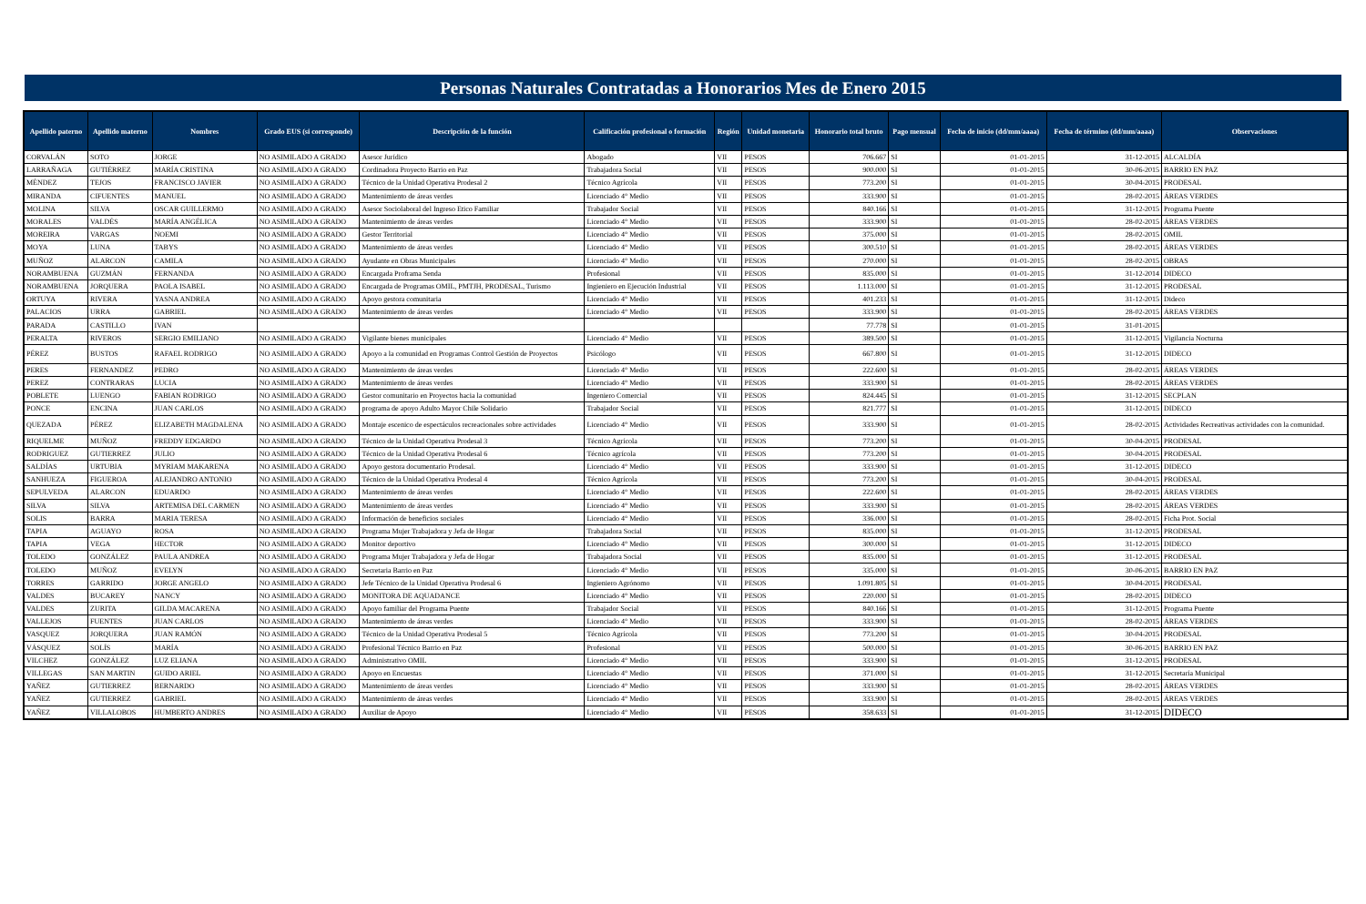Personas Naturales Contratadas a Honorarios Mes de Enero 2015
| Apellido paterno | Apellido materno | Nombres | Grado EUS (si corresponde) | Descripción de la función | Calificación profesional o formación | Región | Unidad monetaria | Honorario total bruto | Pago mensual | Fecha de inicio (dd/mm/aaaa) | Fecha de término (dd/mm/aaaa) | Observaciones |
| --- | --- | --- | --- | --- | --- | --- | --- | --- | --- | --- | --- | --- |
| CORVALÁN | SOTO | JORGE | NO ASIMILADO A GRADO | Asesor Jurídico | Abogado | VII | PESOS | 706.667 | SI | 01-01-2015 | 31-12-2015 | ALCALDÍA |
| LARRAÑAGA | GUTIÉRREZ | MARÍA CRISTINA | NO ASIMILADO A GRADO | Cordinadora Proyecto Barrio en Paz | Trabajadora Social | VII | PESOS | 900.000 | SI | 01-01-2015 | 30-06-2015 | BARRIO EN PAZ |
| MÉNDEZ | TEJOS | FRANCISCO JAVIER | NO ASIMILADO A GRADO | Técnico de la Unidad Operativa Prodesal 2 | Técnico Agrícola | VII | PESOS | 773.200 | SI | 01-01-2015 | 30-04-2015 | PRODESAL |
| MIRANDA | CIFUENTES | MANUEL | NO ASIMILADO A GRADO | Mantenimiento de áreas verdes | Licenciado 4° Medio | VII | PESOS | 333.900 | SI | 01-01-2015 | 28-02-2015 | ÁREAS VERDES |
| MOLINA | SILVA | OSCAR GUILLERMO | NO ASIMILADO A GRADO | Asesor Sociolaboral del Ingreso Etico Familiar | Trabajador Social | VII | PESOS | 840.166 | SI | 01-01-2015 | 31-12-2015 | Programa Puente |
| MORALES | VALDÉS | MARÍA ANGÉLICA | NO ASIMILADO A GRADO | Mantenimiento de áreas verdes | Licenciado 4° Medio | VII | PESOS | 333.900 | SI | 01-01-2015 | 28-02-2015 | ÁREAS VERDES |
| MOREIRA | VARGAS | NOEMI | NO ASIMILADO A GRADO | Gestor Territorial | Licenciado 4° Medio | VII | PESOS | 375.000 | SI | 01-01-2015 | 28-02-2015 | OMIL |
| MOYA | LUNA | TABYS | NO ASIMILADO A GRADO | Mantenimiento de áreas verdes | Licenciado 4° Medio | VII | PESOS | 300.510 | SI | 01-01-2015 | 28-02-2015 | ÁREAS VERDES |
| MUÑOZ | ALARCON | CAMILA | NO ASIMILADO A GRADO | Ayudante en Obras Municipales | Licenciado 4° Medio | VII | PESOS | 270.000 | SI | 01-01-2015 | 28-02-2015 | OBRAS |
| NORAMBUENA | GUZMÁN | FERNANDA | NO ASIMILADO A GRADO | Encargada Proframa Senda | Profesional | VII | PESOS | 835.000 | SI | 01-01-2015 | 31-12-2014 | DIDECO |
| NORAMBUENA | JORQUERA | PAOLA ISABEL | NO ASIMILADO A GRADO | Encargada de Programas OMIL, PMTJH, PRODESAL, Turismo | Ingieniero en Ejecución Industrial | VII | PESOS | 1.113.000 | SI | 01-01-2015 | 31-12-2015 | PRODESAL |
| ORTUYA | RIVERA | YASNA ANDREA | NO ASIMILADO A GRADO | Apoyo gestora comunitaria | Licenciado 4° Medio | VII | PESOS | 401.233 | SI | 01-01-2015 | 31-12-2015 | Dideco |
| PALACIOS | URRA | GABRIEL | NO ASIMILADO A GRADO | Mantenimiento de áreas verdes | Licenciado 4° Medio | VII | PESOS | 333.900 | SI | 01-01-2015 | 28-02-2015 | ÁREAS VERDES |
| PARADA | CASTILLO | IVAN | | | | | | 77.778 | SI | 01-01-2015 | 31-01-2015 | |
| PERALTA | RIVEROS | SERGIO EMILIANO | NO ASIMILADO A GRADO | Vigilante bienes municipales | Licenciado 4° Medio | VII | PESOS | 389.500 | SI | 01-01-2015 | 31-12-2015 | Vigilancia Nocturna |
| PÉREZ | BUSTOS | RAFAEL RODRIGO | NO ASIMILADO A GRADO | Apoyo a la comunidad en Programas Control Gestión de Proyectos | Psicólogo | VII | PESOS | 667.800 | SI | 01-01-2015 | 31-12-2015 | DIDECO |
| PERES | FERNANDEZ | PEDRO | NO ASIMILADO A GRADO | Mantenimiento de áreas verdes | Licenciado 4° Medio | VII | PESOS | 222.600 | SI | 01-01-2015 | 28-02-2015 | ÁREAS VERDES |
| PEREZ | CONTRARAS | LUCIA | NO ASIMILADO A GRADO | Mantenimiento de áreas verdes | Licenciado 4° Medio | VII | PESOS | 333.900 | SI | 01-01-2015 | 28-02-2015 | ÁREAS VERDES |
| POBLETE | LUENGO | FABIAN RODRIGO | NO ASIMILADO A GRADO | Gestor comunitario en Proyectos hacia la comunidad | Ingeniero Comercial | VII | PESOS | 824.445 | SI | 01-01-2015 | 31-12-2015 | SECPLAN |
| PONCE | ENCINA | JUAN CARLOS | NO ASIMILADO A GRADO | programa de apoyo Adulto Mayor Chile Solidario | Trabajador Social | VII | PESOS | 821.777 | SI | 01-01-2015 | 31-12-2015 | DIDECO |
| QUEZADA | PÉREZ | ELIZABETH MAGDALENA | NO ASIMILADO A GRADO | Montaje escenico de espectáculos recreacionales sobre actividades | Licenciado 4° Medio | VII | PESOS | 333.900 | SI | 01-01-2015 | 28-02-2015 | Actividades Recreativas actividades con la comunidad. |
| RIQUELME | MUÑOZ | FREDDY EDGARDO | NO ASIMILADO A GRADO | Técnico de la Unidad Operativa Prodesal 3 | Técnico Agrícola | VII | PESOS | 773.200 | SI | 01-01-2015 | 30-04-2015 | PRODESAL |
| RODRIGUEZ | GUTIERREZ | JULIO | NO ASIMILADO A GRADO | Técnico de la Unidad Operativa Prodesal 6 | Técnico agrícola | VII | PESOS | 773.200 | SI | 01-01-2015 | 30-04-2015 | PRODESAL |
| SALDÍAS | URTUBIA | MYRIAM MAKARENA | NO ASIMILADO A GRADO | Apoyo gestora documentario Prodesal. | Licenciado 4° Medio | VII | PESOS | 333.900 | SI | 01-01-2015 | 31-12-2015 | DIDECO |
| SANHUEZA | FIGUEROA | ALEJANDRO ANTONIO | NO ASIMILADO A GRADO | Técnico de la Unidad Operativa Prodesal 4 | Técnico Agrícola | VII | PESOS | 773.200 | SI | 01-01-2015 | 30-04-2015 | PRODESAL |
| SEPULVEDA | ALARCON | EDUARDO | NO ASIMILADO A GRADO | Mantenimiento de áreas verdes | Licenciado 4° Medio | VII | PESOS | 222.600 | SI | 01-01-2015 | 28-02-2015 | ÁREAS VERDES |
| SILVA | SILVA | ARTEMISA DEL CARMEN | NO ASIMILADO A GRADO | Mantenimiento de áreas verdes | Licenciado 4° Medio | VII | PESOS | 333.900 | SI | 01-01-2015 | 28-02-2015 | ÁREAS VERDES |
| SOLIS | BARRA | MARIA TERESA | NO ASIMILADO A GRADO | Información de beneficios sociales | Licenciado 4° Medio | VII | PESOS | 336.000 | SI | 01-01-2015 | 28-02-2015 | Ficha Prot. Social |
| TAPIA | AGUAYO | ROSA | NO ASIMILADO A GRADO | Programa Mujer Trabajadora y Jefa de Hogar | Trabajadora Social | VII | PESOS | 835.000 | SI | 01-01-2015 | 31-12-2015 | PRODESAL |
| TAPIA | VEGA | HECTOR | NO ASIMILADO A GRADO | Monitor deportivo | Licenciado 4° Medio | VII | PESOS | 300.000 | SI | 01-01-2015 | 31-12-2015 | DIDECO |
| TOLEDO | GONZÁLEZ | PAULA ANDREA | NO ASIMILADO A GRADO | Programa Mujer Trabajadora y Jefa de Hogar | Trabajadora Social | VII | PESOS | 835.000 | SI | 01-01-2015 | 31-12-2015 | PRODESAL |
| TOLEDO | MUÑOZ | EVELYN | NO ASIMILADO A GRADO | Secretaria Barrio en Paz | Licenciado 4° Medio | VII | PESOS | 335.000 | SI | 01-01-2015 | 30-06-2015 | BARRIO EN PAZ |
| TORRES | GARRIDO | JORGE ANGELO | NO ASIMILADO A GRADO | Jefe Técnico de la Unidad Operativa Prodesal 6 | Ingieniero Agrónomo | VII | PESOS | 1.091.805 | SI | 01-01-2015 | 30-04-2015 | PRODESAL |
| VALDES | BUCAREY | NANCY | NO ASIMILADO A GRADO | MONITORA DE AQUADANCE | Licenciado 4° Medio | VII | PESOS | 220.000 | SI | 01-01-2015 | 28-02-2015 | DIDECO |
| VALDES | ZURITA | GILDA MACARENA | NO ASIMILADO A GRADO | Apoyo familiar del Programa Puente | Trabajador Social | VII | PESOS | 840.166 | SI | 01-01-2015 | 31-12-2015 | Programa Puente |
| VALLEJOS | FUENTES | JUAN CARLOS | NO ASIMILADO A GRADO | Mantenimiento de áreas verdes | Licenciado 4° Medio | VII | PESOS | 333.900 | SI | 01-01-2015 | 28-02-2015 | ÁREAS VERDES |
| VASQUEZ | JORQUERA | JUAN RAMÓN | NO ASIMILADO A GRADO | Técnico de la Unidad Operativa Prodesal 5 | Técnico Agrícola | VII | PESOS | 773.200 | SI | 01-01-2015 | 30-04-2015 | PRODESAL |
| VÁSQUEZ | SOLÍS | MARÍA | NO ASIMILADO A GRADO | Profesional Técnico Barrio en Paz | Profesional | VII | PESOS | 500.000 | SI | 01-01-2015 | 30-06-2015 | BARRIO EN PAZ |
| VILCHEZ | GONZÁLEZ | LUZ ELIANA | NO ASIMILADO A GRADO | Administrativo OMIL | Licenciado 4° Medio | VII | PESOS | 333.900 | SI | 01-01-2015 | 31-12-2015 | PRODESAL |
| VILLEGAS | SAN MARTIN | GUIDO ARIEL | NO ASIMILADO A GRADO | Apoyo en Encuestas | Licenciado 4° Medio | VII | PESOS | 371.000 | SI | 01-01-2015 | 31-12-2015 | Secretaría Municipal |
| YAÑEZ | GUTIERREZ | BERNARDO | NO ASIMILADO A GRADO | Mantenimiento de áreas verdes | Licenciado 4° Medio | VII | PESOS | 333.900 | SI | 01-01-2015 | 28-02-2015 | ÁREAS VERDES |
| YAÑEZ | GUTIERREZ | GABRIEL | NO ASIMILADO A GRADO | Mantenimiento de áreas verdes | Licenciado 4° Medio | VII | PESOS | 333.900 | SI | 01-01-2015 | 28-02-2015 | ÁREAS VERDES |
| YAÑEZ | VILLALOBOS | HUMBERTO ANDRES | NO ASIMILADO A GRADO | Auxiliar de Apoyo | Licenciado 4° Medio | VII | PESOS | 358.633 | SI | 01-01-2015 | 31-12-2015 | DIDECO |